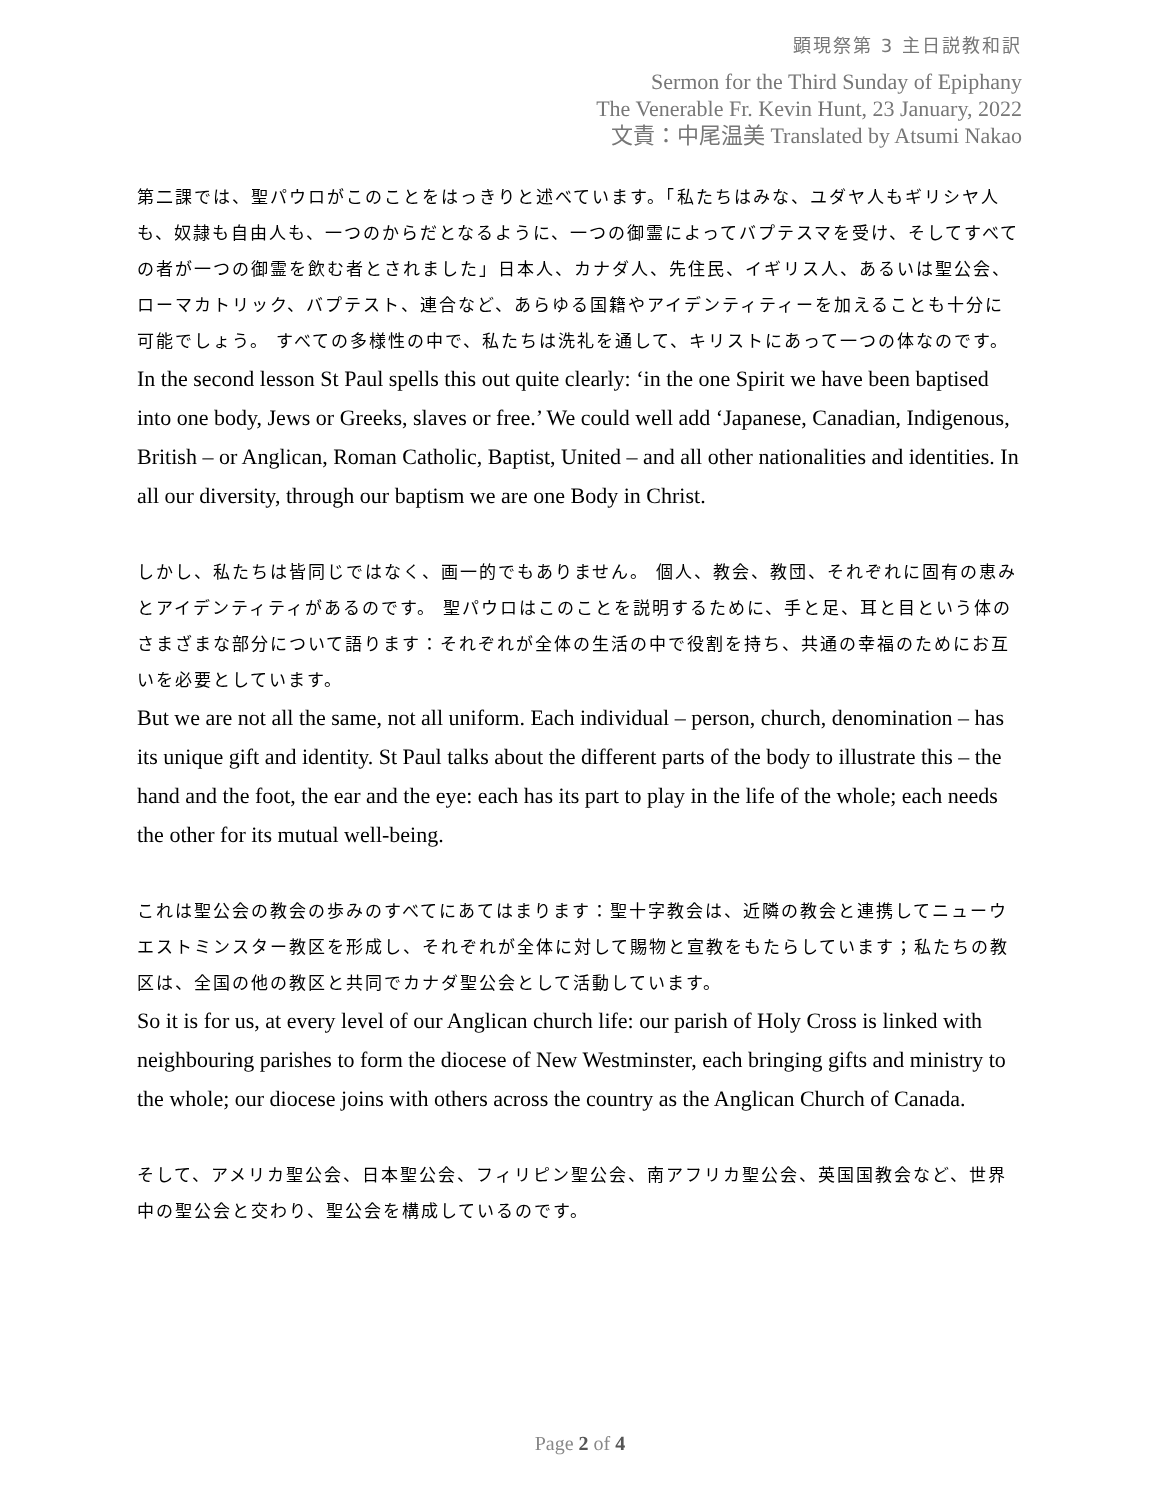顕現祭第 3 主日説教和訳
Sermon for the Third Sunday of Epiphany
The Venerable Fr. Kevin Hunt, 23 January, 2022
文責：中尾温美 Translated by Atsumi Nakao
第二課では、聖パウロがこのことをはっきりと述べています。「私たちはみな、ユダヤ人もギリシヤ人も、奴隷も自由人も、一つのからだとなるように、一つの御霊によってバプテスマを受け、そしてすべての者が一つの御霊を飲む者とされました」日本人、カナダ人、先住民、イギリス人、あるいは聖公会、ローマカトリック、バプテスト、連合など、あらゆる国籍やアイデンティティーを加えることも十分に可能でしょう。 すべての多様性の中で、私たちは洗礼を通して、キリストにあって一つの体なのです。
In the second lesson St Paul spells this out quite clearly: ‘in the one Spirit we have been baptised into one body, Jews or Greeks, slaves or free.’ We could well add ‘Japanese, Canadian, Indigenous, British – or Anglican, Roman Catholic, Baptist, United – and all other nationalities and identities. In all our diversity, through our baptism we are one Body in Christ.
しかし、私たちは皆同じではなく、画一的でもありません。 個人、教会、教団、それぞれに固有の恵みとアイデンティティがあるのです。 聖パウロはこのことを説明するために、手と足、耳と目という体のさまざまな部分について語ります：それぞれが全体の生活の中で役割を持ち、共通の幸福のためにお互いを必要としています。
But we are not all the same, not all uniform. Each individual – person, church, denomination – has its unique gift and identity. St Paul talks about the different parts of the body to illustrate this – the hand and the foot, the ear and the eye: each has its part to play in the life of the whole; each needs the other for its mutual well-being.
これは聖公会の教会の歩みのすべてにあてはまります：聖十字教会は、近隣の教会と連携してニューウエストミンスター教区を形成し、それぞれが全体に対して賜物と宣教をもたらしています；私たちの教区は、全国の他の教区と共同でカナダ聖公会として活動しています。
So it is for us, at every level of our Anglican church life: our parish of Holy Cross is linked with neighbouring parishes to form the diocese of New Westminster, each bringing gifts and ministry to the whole; our diocese joins with others across the country as the Anglican Church of Canada.
そして、アメリカ聖公会、日本聖公会、フィリピン聖公会、南アフリカ聖公会、英国国教会など、世界中の聖公会と交わり、聖公会を構成しているのです。
Page 2 of 4